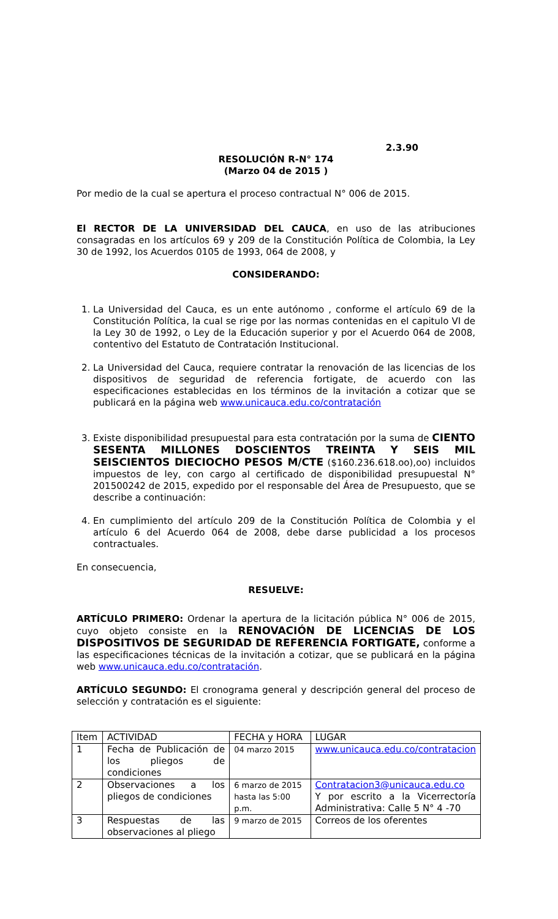2.3.90
RESOLUCIÓN R-N° 174
(Marzo 04 de 2015 )
Por medio de la cual se apertura el proceso contractual N° 006 de 2015.
El RECTOR DE LA UNIVERSIDAD DEL CAUCA, en uso de las atribuciones consagradas en los artículos 69 y 209 de la Constitución Política de Colombia, la Ley 30 de 1992, los Acuerdos 0105 de 1993, 064 de 2008, y
CONSIDERANDO:
1. La Universidad del Cauca, es un ente autónomo , conforme el artículo 69 de la Constitución Política, la cual se rige por las normas contenidas en el capitulo VI de la Ley 30 de 1992, o Ley de la Educación superior y por el Acuerdo 064 de 2008, contentivo del Estatuto de Contratación Institucional.
2. La Universidad del Cauca, requiere contratar la renovación de las licencias de los dispositivos de seguridad de referencia fortigate, de acuerdo con las especificaciones establecidas en los términos de la invitación a cotizar que se publicará en la página web www.unicauca.edu.co/contratación
3. Existe disponibilidad presupuestal para esta contratación por la suma de CIENTO SESENTA MILLONES DOSCIENTOS TREINTA Y SEIS MIL SEISCIENTOS DIECIOCHO PESOS M/CTE ($160.236.618.oo),oo) incluidos impuestos de ley, con cargo al certificado de disponibilidad presupuestal N° 201500242 de 2015, expedido por el responsable del Área de Presupuesto, que se describe a continuación:
4. En cumplimiento del artículo 209 de la Constitución Política de Colombia y el artículo 6 del Acuerdo 064 de 2008, debe darse publicidad a los procesos contractuales.
En consecuencia,
RESUELVE:
ARTÍCULO PRIMERO: Ordenar la apertura de la licitación pública N° 006 de 2015, cuyo objeto consiste en la RENOVACIÓN DE LICENCIAS DE LOS DISPOSITIVOS DE SEGURIDAD DE REFERENCIA FORTIGATE, conforme a las especificaciones técnicas de la invitación a cotizar, que se publicará en la página web www.unicauca.edu.co/contratación.
ARTÍCULO SEGUNDO: El cronograma general y descripción general del proceso de selección y contratación es el siguiente:
| Item | ACTIVIDAD | FECHA y HORA | LUGAR |
| 1 | Fecha de Publicación de los pliegos de condiciones | 04 marzo 2015 | www.unicauca.edu.co/contratacion |
| 2 | Observaciones a los pliegos de condiciones | 6 marzo de 2015 hasta las 5:00 p.m. | Contratacion3@unicauca.edu.co Y por escrito a la Vicerrectoría Administrativa: Calle 5 N° 4 -70 |
| 3 | Respuestas de las observaciones al pliego | 9 marzo de 2015 | Correos de los oferentes |